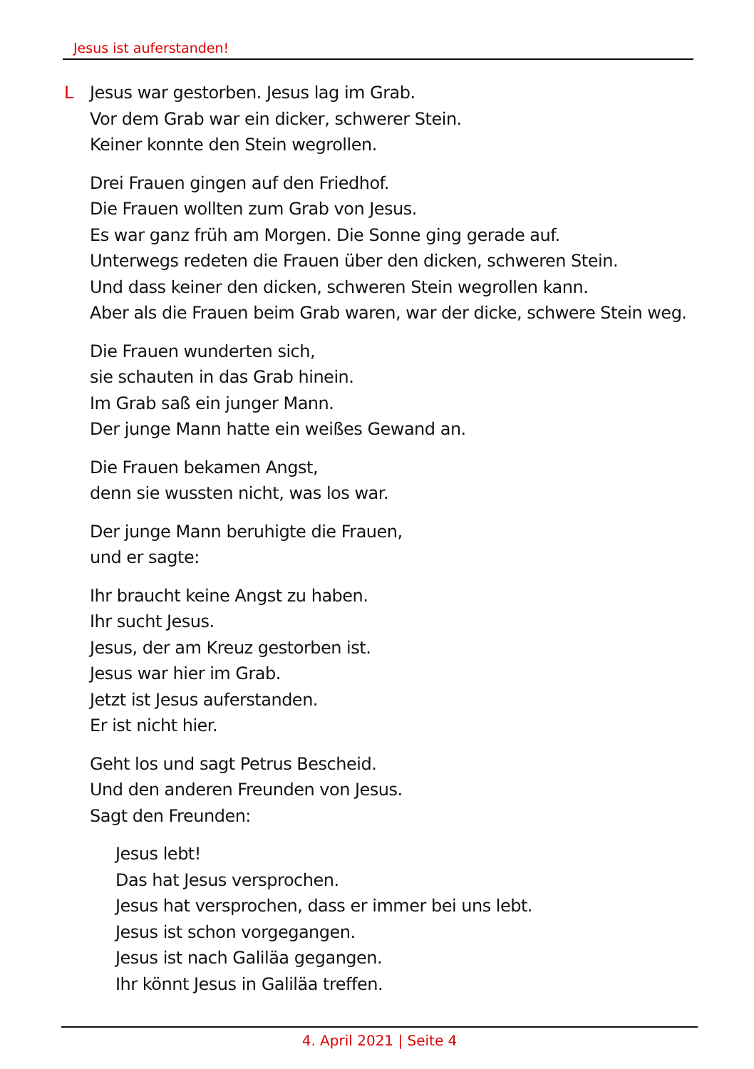Jesus ist auferstanden!
L Jesus war gestorben. Jesus lag im Grab.
Vor dem Grab war ein dicker, schwerer Stein.
Keiner konnte den Stein wegrollen.
Drei Frauen gingen auf den Friedhof.
Die Frauen wollten zum Grab von Jesus.
Es war ganz früh am Morgen. Die Sonne ging gerade auf.
Unterwegs redeten die Frauen über den dicken, schweren Stein.
Und dass keiner den dicken, schweren Stein wegrollen kann.
Aber als die Frauen beim Grab waren, war der dicke, schwere Stein weg.
Die Frauen wunderten sich,
sie schauten in das Grab hinein.
Im Grab saß ein junger Mann.
Der junge Mann hatte ein weißes Gewand an.
Die Frauen bekamen Angst,
denn sie wussten nicht, was los war.
Der junge Mann beruhigte die Frauen,
und er sagte:
Ihr braucht keine Angst zu haben.
Ihr sucht Jesus.
Jesus, der am Kreuz gestorben ist.
Jesus war hier im Grab.
Jetzt ist Jesus auferstanden.
Er ist nicht hier.
Geht los und sagt Petrus Bescheid.
Und den anderen Freunden von Jesus.
Sagt den Freunden:
Jesus lebt!
Das hat Jesus versprochen.
Jesus hat versprochen, dass er immer bei uns lebt.
Jesus ist schon vorgegangen.
Jesus ist nach Galiläa gegangen.
Ihr könnt Jesus in Galiläa treffen.
4. April 2021 | Seite 4